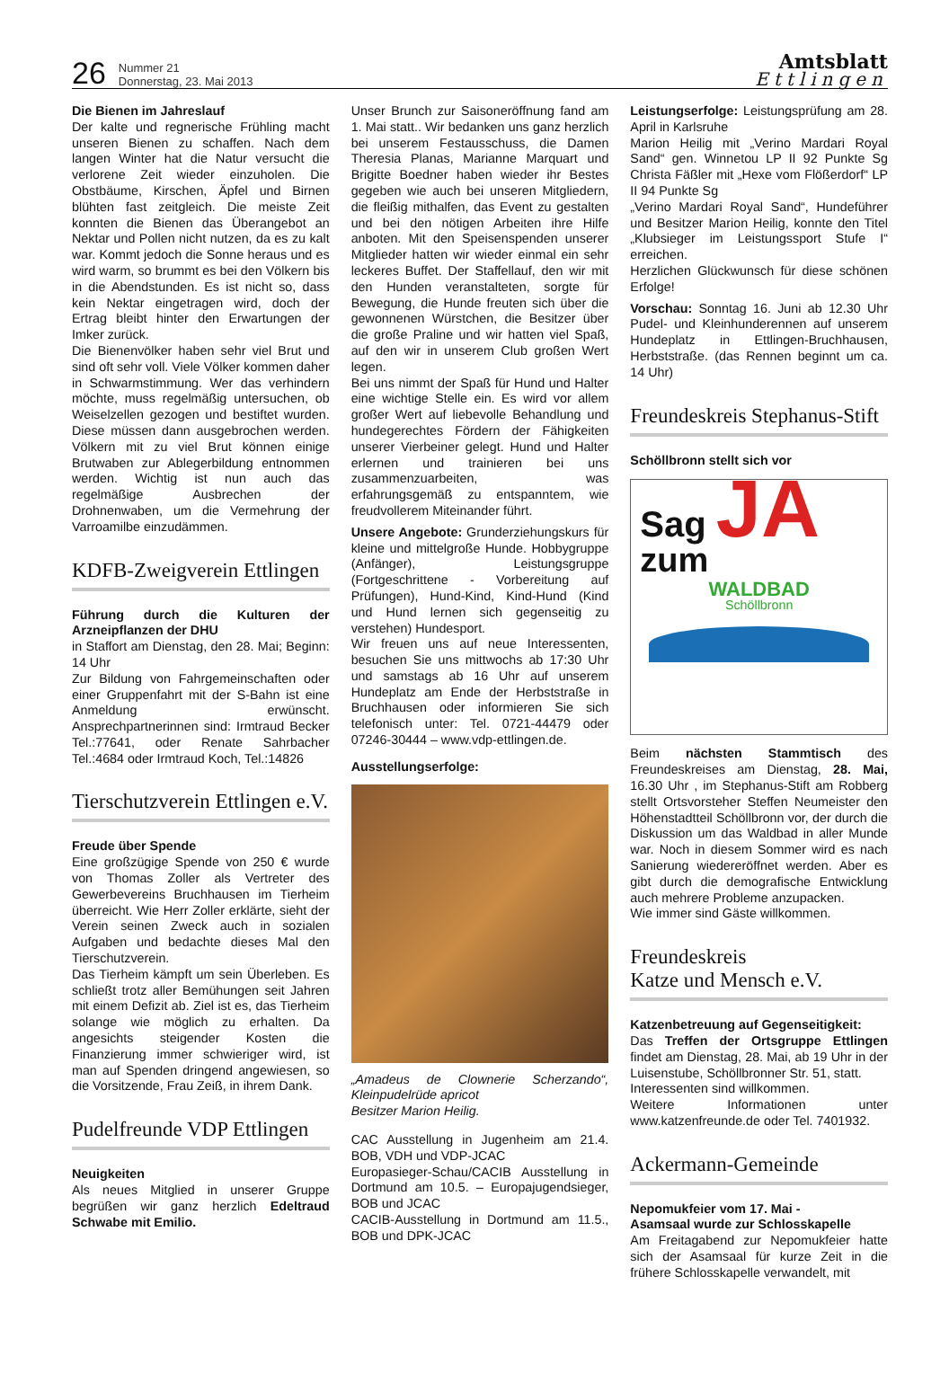26
Nummer 21
Donnerstag, 23. Mai 2013
Amtsblatt
Ettlingen
Die Bienen im Jahreslauf
Der kalte und regnerische Frühling macht unseren Bienen zu schaffen. Nach dem langen Winter hat die Natur versucht die verlorene Zeit wieder einzuholen. Die Obstbäume, Kirschen, Äpfel und Birnen blühten fast zeitgleich. Die meiste Zeit konnten die Bienen das Überangebot an Nektar und Pollen nicht nutzen, da es zu kalt war. Kommt jedoch die Sonne heraus und es wird warm, so brummt es bei den Völkern bis in die Abendstunden. Es ist nicht so, dass kein Nektar eingetragen wird, doch der Ertrag bleibt hinter den Erwartungen der Imker zurück.
Die Bienenvölker haben sehr viel Brut und sind oft sehr voll. Viele Völker kommen daher in Schwarmstimmung. Wer das verhindern möchte, muss regelmäßig untersuchen, ob Weiselzellen gezogen und bestiftet wurden. Diese müssen dann ausgebrochen werden. Völkern mit zu viel Brut können einige Brutwaben zur Ablegerbildung entnommen werden. Wichtig ist nun auch das regelmäßige Ausbrechen der Drohnenwaben, um die Vermehrung der Varroamilbe einzudämmen.
KDFB-Zweigverein Ettlingen
Führung durch die Kulturen der Arzneipflanzen der DHU
in Staffort am Dienstag, den 28. Mai; Beginn: 14 Uhr
Zur Bildung von Fahrgemeinschaften oder einer Gruppenfahrt mit der S-Bahn ist eine Anmeldung erwünscht. Ansprechpartnerinnen sind: Irmtraud Becker Tel.:77641, oder Renate Sahrbacher Tel.:4684 oder Irmtraud Koch, Tel.:14826
Tierschutzverein Ettlingen e.V.
Freude über Spende
Eine großzügige Spende von 250 € wurde von Thomas Zoller als Vertreter des Gewerbevereins Bruchhausen im Tierheim überreicht. Wie Herr Zoller erklärte, sieht der Verein seinen Zweck auch in sozialen Aufgaben und bedachte dieses Mal den Tierschutzverein.
Das Tierheim kämpft um sein Überleben. Es schließt trotz aller Bemühungen seit Jahren mit einem Defizit ab. Ziel ist es, das Tierheim solange wie möglich zu erhalten. Da angesichts steigender Kosten die Finanzierung immer schwieriger wird, ist man auf Spenden dringend angewiesen, so die Vorsitzende, Frau Zeiß, in ihrem Dank.
Pudelfreunde VDP Ettlingen
Neuigkeiten
Als neues Mitglied in unserer Gruppe begrüßen wir ganz herzlich Edeltraud Schwabe mit Emilio.
Unser Brunch zur Saisoneröffnung fand am 1. Mai statt.. Wir bedanken uns ganz herzlich bei unserem Festausschuss, die Damen Theresia Planas, Marianne Marquart und Brigitte Boedner haben wieder ihr Bestes gegeben wie auch bei unseren Mitgliedern, die fleißig mithalfen, das Event zu gestalten und bei den nötigen Arbeiten ihre Hilfe anboten. Mit den Speisenspenden unserer Mitglieder hatten wir wieder einmal ein sehr leckeres Buffet. Der Staffellauf, den wir mit den Hunden veranstalteten, sorgte für Bewegung, die Hunde freuten sich über die gewonnenen Würstchen, die Besitzer über die große Praline und wir hatten viel Spaß, auf den wir in unserem Club großen Wert legen.
Bei uns nimmt der Spaß für Hund und Halter eine wichtige Stelle ein. Es wird vor allem großer Wert auf liebevolle Behandlung und hundegerechtes Fördern der Fähigkeiten unserer Vierbeiner gelegt. Hund und Halter erlernen und trainieren bei uns zusammenzuarbeiten, was erfahrungsgemäß zu entspanntem, wie freudvollerem Miteinander führt.
Unsere Angebote: Grunderziehungskurs für kleine und mittelgroße Hunde. Hobbygruppe (Anfänger), Leistungsgruppe (Fortgeschrittene - Vorbereitung auf Prüfungen), Hund-Kind, Kind-Hund (Kind und Hund lernen sich gegenseitig zu verstehen) Hundesport.
Wir freuen uns auf neue Interessenten, besuchen Sie uns mittwochs ab 17:30 Uhr und samstags ab 16 Uhr auf unserem Hundeplatz am Ende der Herbststraße in Bruchhausen oder informieren Sie sich telefonisch unter: Tel. 0721-44479 oder 07246-30444 – www.vdp-ettlingen.de.
Ausstellungserfolge:
„Amadeus de Clownerie Scherzando“, Kleinpudelrüde apricot
Besitzer Marion Heilig.
CAC Ausstellung in Jugenheim am 21.4. BOB, VDH und VDP-JCAC
Europasieger-Schau/CACIB Ausstellung in Dortmund am 10.5. – Europajugendsieger, BOB und JCAC
CACIB-Ausstellung in Dortmund am 11.5., BOB und DPK-JCAC
Leistungserfolge: Leistungsprüfung am 28. April in Karlsruhe
Marion Heilig mit „Verino Mardari Royal Sand“ gen. Winnetou LP II 92 Punkte Sg Christa Fäßler mit „Hexe vom Flößerdorf“ LP II 94 Punkte Sg
„Verino Mardari Royal Sand“, Hundeführer und Besitzer Marion Heilig, konnte den Titel „Klubsieger im Leistungssport Stufe I“ erreichen.
Herzlichen Glückwunsch für diese schönen Erfolge!
Vorschau: Sonntag 16. Juni ab 12.30 Uhr Pudel- und Kleinhunderennen auf unserem Hundeplatz in Ettlingen-Bruchhausen, Herbststraße. (das Rennen beginnt um ca. 14 Uhr)
Freundeskreis Stephanus-Stift
Schöllbronn stellt sich vor
Sag JA
zum
WALDBAD
Schöllbronn
Beim nächsten Stammtisch des Freundeskreises am Dienstag, 28. Mai, 16.30 Uhr , im Stephanus-Stift am Robberg stellt Ortsvorsteher Steffen Neumeister den Höhenstadtteil Schöllbronn vor, der durch die Diskussion um das Waldbad in aller Munde war. Noch in diesem Sommer wird es nach Sanierung wiedereröffnet werden. Aber es gibt durch die demografische Entwicklung auch mehrere Probleme anzupacken.
Wie immer sind Gäste willkommen.
Freundeskreis
Katze und Mensch e.V.
Katzenbetreuung auf Gegenseitigkeit:
Das Treffen der Ortsgruppe Ettlingen findet am Dienstag, 28. Mai, ab 19 Uhr in der Luisenstube, Schöllbronner Str. 51, statt.
Interessenten sind willkommen.
Weitere Informationen unter www.katzenfreunde.de oder Tel. 7401932.
Ackermann-Gemeinde
Nepomukfeier vom 17. Mai -
Asamsaal wurde zur Schlosskapelle
Am Freitagabend zur Nepomukfeier hatte sich der Asamsaal für kurze Zeit in die frühere Schlosskapelle verwandelt, mit